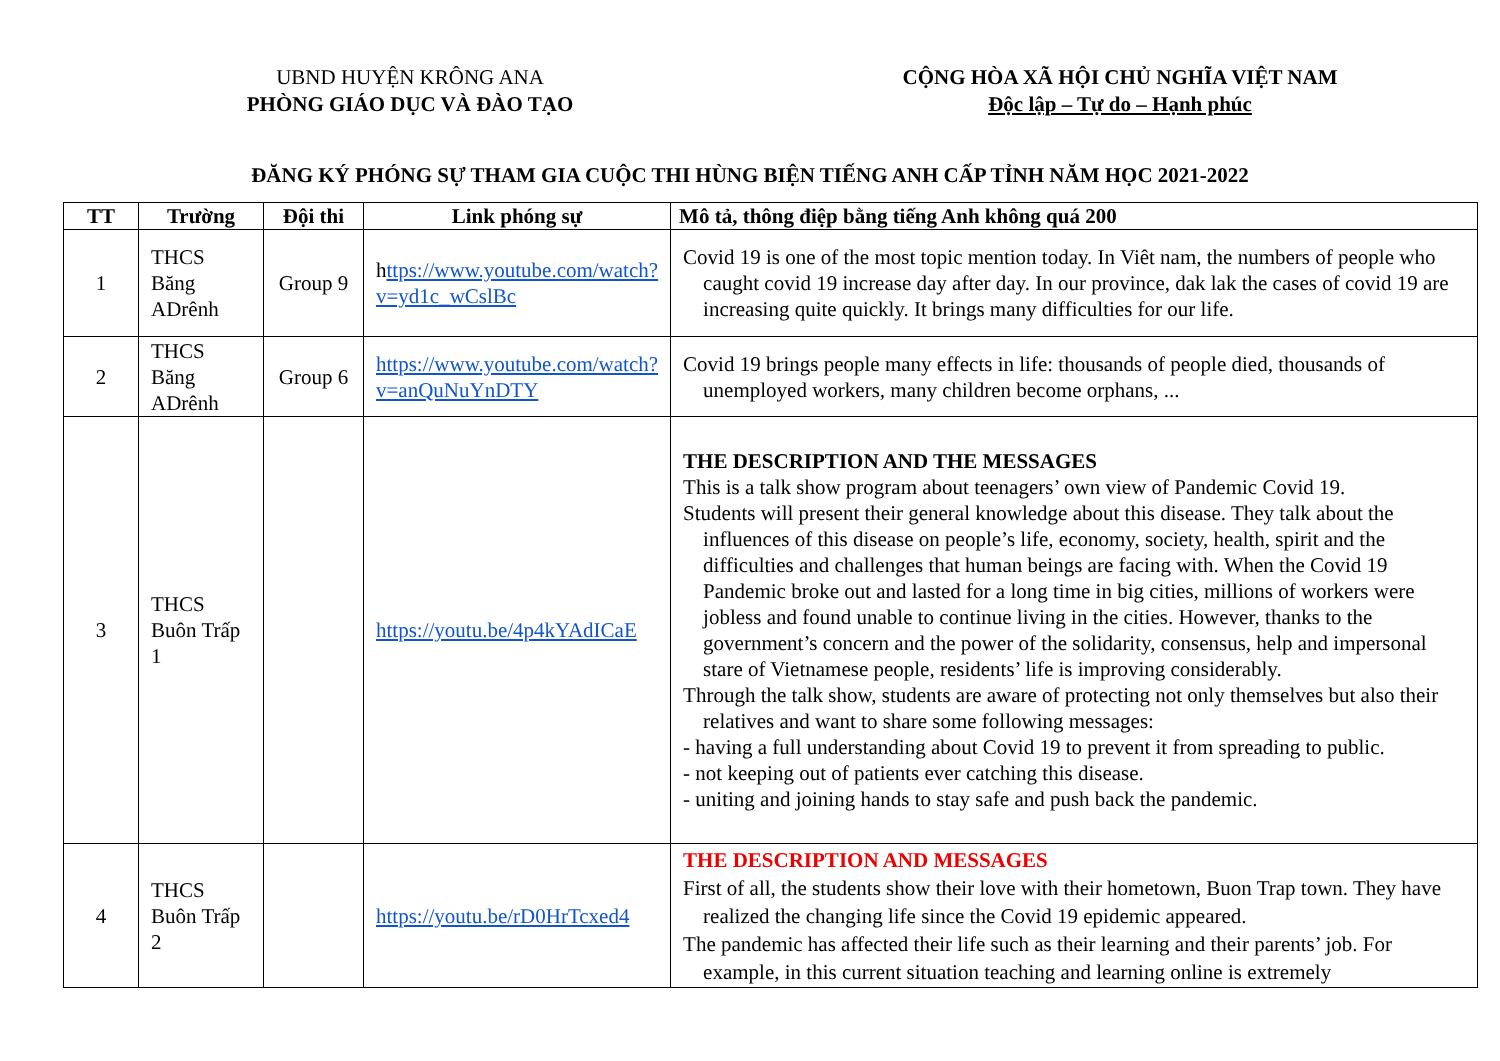UBND HUYỆN KRÔNG ANA
PHÒNG GIÁO DỤC VÀ ĐÀO TẠO
CỘNG HÒA XÃ HỘI CHỦ NGHĨA VIỆT NAM
Độc lập – Tự do – Hạnh phúc
ĐĂNG KÝ PHÓNG SỰ THAM GIA CUỘC THI HÙNG BIỆN TIẾNG ANH CẤP TỈNH NĂM HỌC 2021-2022
| TT | Trường | Đội thi | Link phóng sự | Mô tả, thông điệp bằng tiếng Anh không quá 200 |
| --- | --- | --- | --- | --- |
| 1 | THCS Băng ADrênh | Group 9 | h ttps://www.youtube.com/watch?v=yd1c_wCslBc | Covid 19 is one of the most topic mention today. In Viêt nam, the numbers of people who caught covid 19 increase day after day. In our province, dak lak the cases of covid 19 are increasing quite quickly. It brings many difficulties for our life. |
| 2 | THCS Băng ADrênh | Group 6 | https://www.youtube.com/watch?v=anQuNuYnDTY | Covid 19 brings people many effects in life: thousands of people died, thousands of unemployed workers, many children become orphans, ... |
| 3 | THCS Buôn Trấp 1 | | https://youtu.be/4p4kYAdICaE | THE DESCRIPTION AND THE MESSAGES This is a talk show program about teenagers’ own view of Pandemic Covid 19. Students will present their general knowledge about this disease. They talk about the influences of this disease on people’s life, economy, society, health, spirit and the difficulties and challenges that human beings are facing with. When the Covid 19 Pandemic broke out and lasted for a long time in big cities, millions of workers were jobless and found unable to continue living in the cities. However, thanks to the government’s concern and the power of the solidarity, consensus, help and impersonal stare of Vietnamese people, residents’ life is improving considerably. Through the talk show, students are aware of protecting not only themselves but also their relatives and want to share some following messages: - having a full understanding about Covid 19 to prevent it from spreading to public. - not keeping out of patients ever catching this disease. - uniting and joining hands to stay safe and push back the pandemic. |
| 4 | THCS Buôn Trấp 2 | | https://youtu.be/rD0HrTcxed4 | THE DESCRIPTION AND MESSAGES First of all, the students show their love with their hometown, Buon Trap town. They have realized the changing life since the Covid 19 epidemic appeared. The pandemic has affected their life such as their learning and their parents’ job. For example, in this current situation teaching and learning online is extremely |